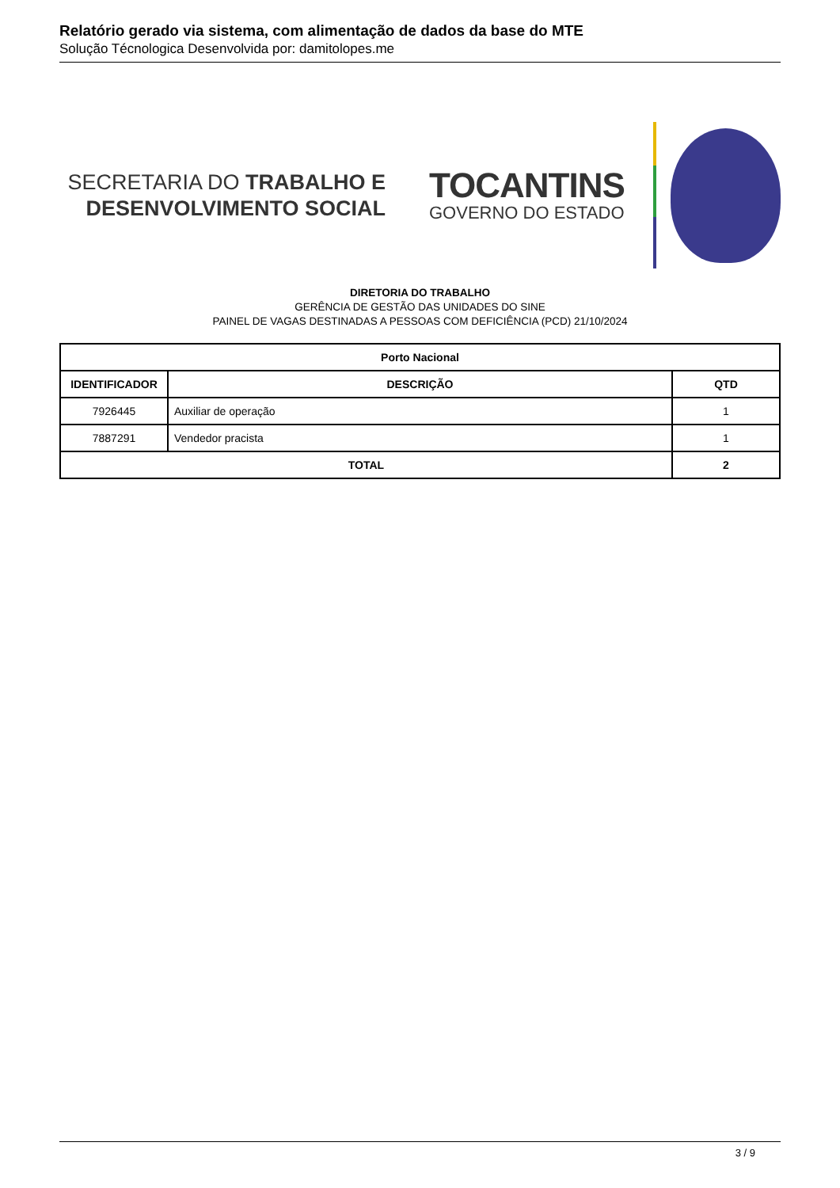Relatório gerado via sistema, com alimentação de dados da base do MTE
Solução Técnologica Desenvolvida por: damitolopes.me
SECRETARIA DO TRABALHO E
DESENVOLVIMENTO SOCIAL
TOCANTINS
GOVERNO DO ESTADO
DIRETORIA DO TRABALHO
GERÊNCIA DE GESTÃO DAS UNIDADES DO SINE
PAINEL DE VAGAS DESTINADAS A PESSOAS COM DEFICIÊNCIA (PCD) 21/10/2024
| Porto Nacional | | |
| --- | --- | --- |
| IDENTIFICADOR | DESCRIÇÃO | QTD |
| 7926445 | Auxiliar de operação | 1 |
| 7887291 | Vendedor pracista | 1 |
| TOTAL | | 2 |
3 / 9